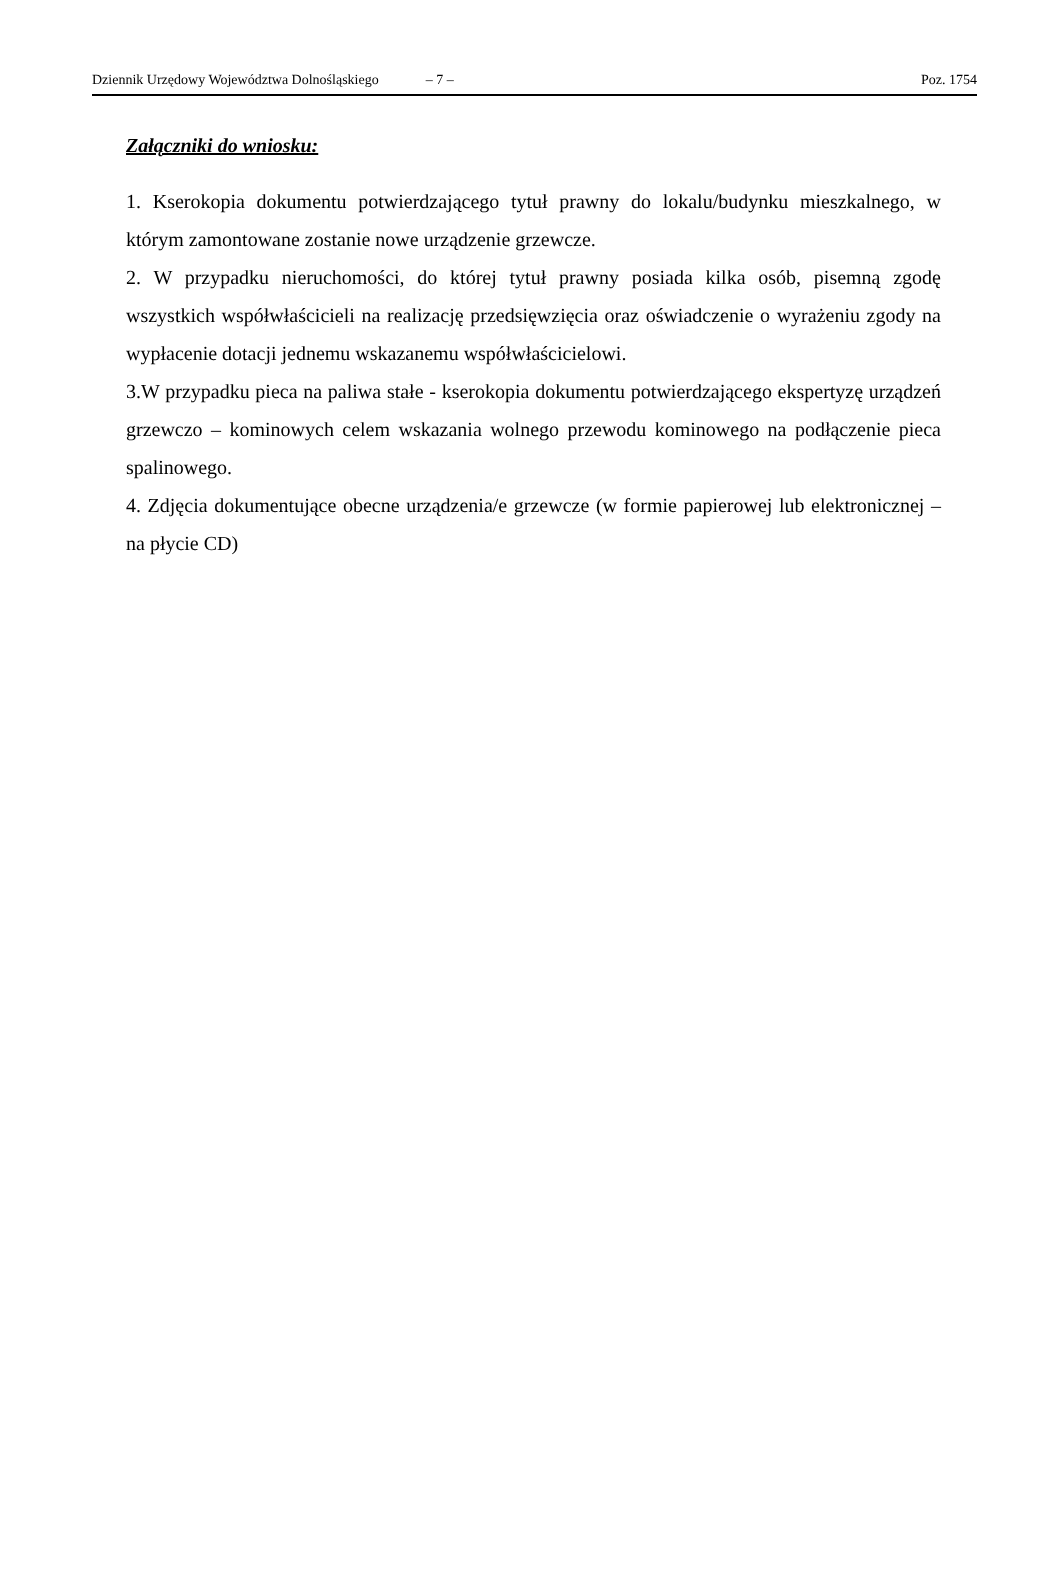Dziennik Urzędowy Województwa Dolnośląskiego – 7 – Poz. 1754
Załączniki do wniosku:
1. Kserokopia dokumentu potwierdzającego tytuł prawny do lokalu/budynku mieszkalnego, w którym zamontowane zostanie nowe urządzenie grzewcze.
2. W przypadku nieruchomości, do której tytuł prawny posiada kilka osób, pisemną zgodę wszystkich współwłaścicieli na realizację przedsięwzięcia oraz oświadczenie o wyrażeniu zgody na wypłacenie dotacji jednemu wskazanemu współwłaścicielowi.
3.W przypadku pieca na paliwa stałe - kserokopia dokumentu potwierdzającego ekspertyzę urządzeń grzewczo – kominowych celem wskazania wolnego przewodu kominowego na podłączenie pieca spalinowego.
4. Zdjęcia dokumentujące obecne urządzenia/e grzewcze (w formie papierowej lub elektronicznej – na płycie CD)